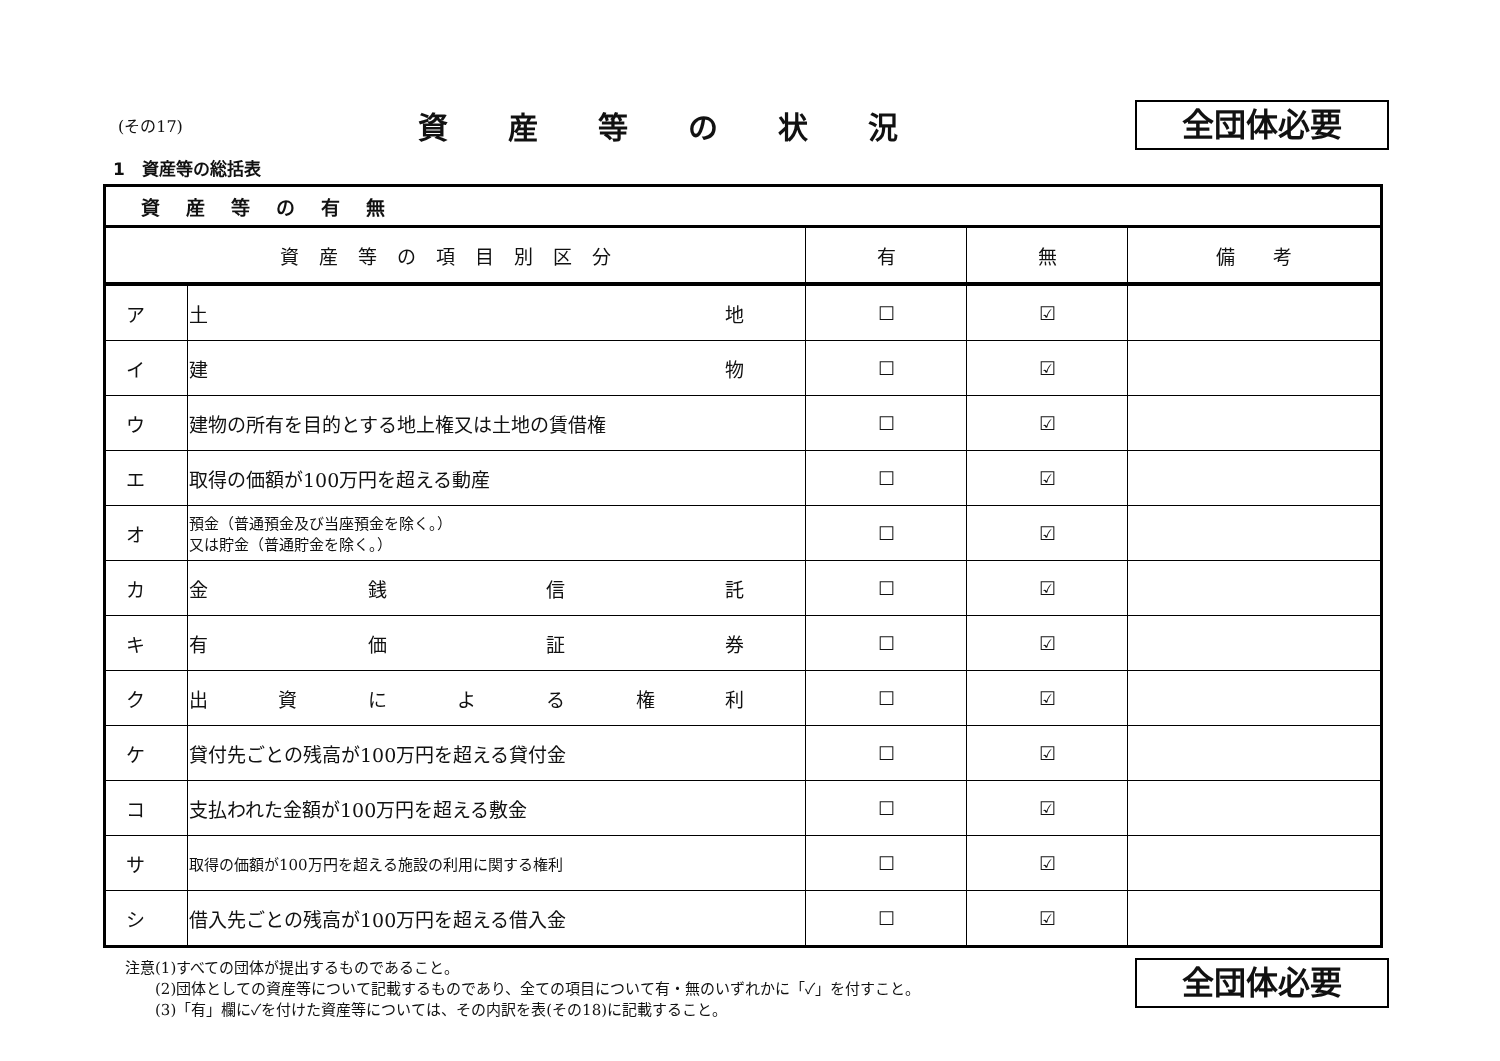(その17)
資産等の状況
全団体必要
1　資産等の総括表
| 資産等の有無 | | | |
| 資産等の項目別区分 | 有 | 無 | 備 考 |
| ア | 土 地 | ☐ | ☑ | |
| イ | 建 物 | ☐ | ☑ | |
| ウ | 建物の所有を目的とする地上権又は土地の賃借権 | ☐ | ☑ | |
| エ | 取得の価額が100万円を超える動産 | ☐ | ☑ | |
| オ | 預金（普通預金及び当座預金を除く。） 又は貯金（普通貯金を除く。） | ☐ | ☑ | |
| カ | 金 銭 信 託 | ☐ | ☑ | |
| キ | 有 価 証 券 | ☐ | ☑ | |
| ク | 出 資 に よ る 権 利 | ☐ | ☑ | |
| ケ | 貸付先ごとの残高が100万円を超える貸付金 | ☐ | ☑ | |
| コ | 支払われた金額が100万円を超える敷金 | ☐ | ☑ | |
| サ | 取得の価額が100万円を超える施設の利用に関する権利 | ☐ | ☑ | |
| シ | 借入先ごとの残高が100万円を超える借入金 | ☐ | ☑ | |
注意(1)すべての団体が提出するものであること。
　　(2)団体としての資産等について記載するものであり、全ての項目について有・無のいずれかに「✓」を付すこと。
　　(3)「有」欄に✓を付けた資産等については、その内訳を表(その18)に記載すること。
全団体必要